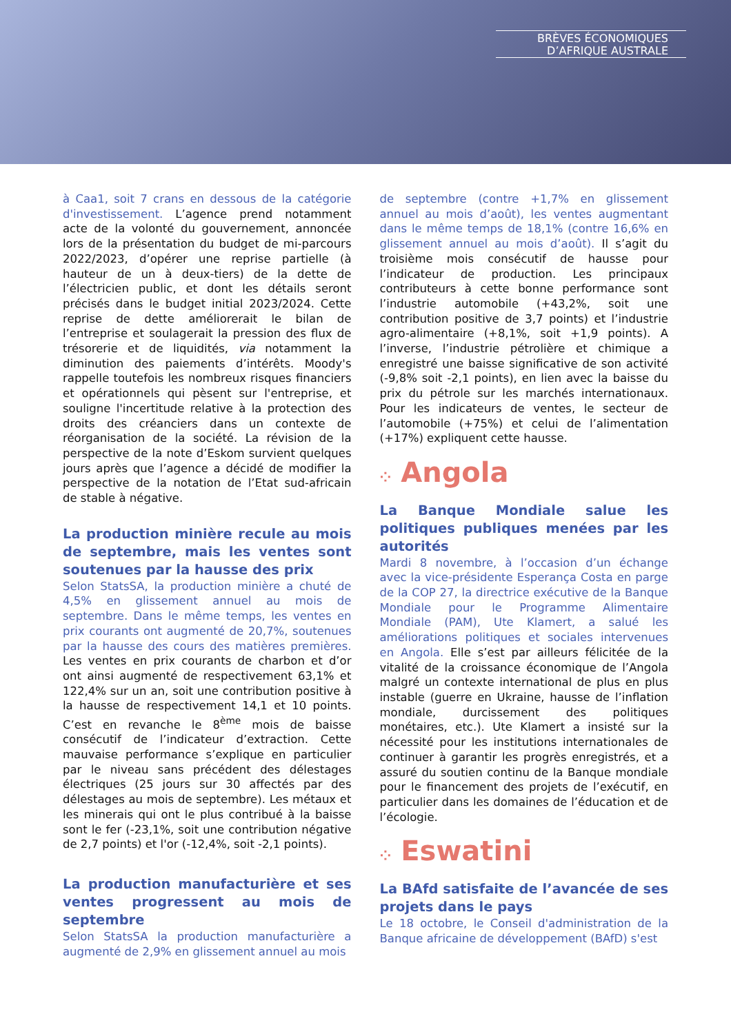BRÈVES ÉCONOMIQUES
D’AFRIQUE AUSTRALE
à Caa1, soit 7 crans en dessous de la catégorie d'investissement. L’agence prend notamment acte de la volonté du gouvernement, annoncée lors de la présentation du budget de mi-parcours 2022/2023, d’opérer une reprise partielle (à hauteur de un à deux-tiers) de la dette de l’électricien public, et dont les détails seront précisés dans le budget initial 2023/2024. Cette reprise de dette améliorerait le bilan de l’entreprise et soulagerait la pression des flux de trésorerie et de liquidités, via notamment la diminution des paiements d’intérêts. Moody's rappelle toutefois les nombreux risques financiers et opérationnels qui pèsent sur l'entreprise, et souligne l'incertitude relative à la protection des droits des créanciers dans un contexte de réorganisation de la société. La révision de la perspective de la note d’Eskom survient quelques jours après que l’agence a décidé de modifier la perspective de la notation de l’Etat sud-africain de stable à négative.
La production minière recule au mois de septembre, mais les ventes sont soutenues par la hausse des prix
Selon StatsSA, la production minière a chuté de 4,5% en glissement annuel au mois de septembre. Dans le même temps, les ventes en prix courants ont augmenté de 20,7%, soutenues par la hausse des cours des matières premières. Les ventes en prix courants de charbon et d’or ont ainsi augmenté de respectivement 63,1% et 122,4% sur un an, soit une contribution positive à la hausse de respectivement 14,1 et 10 points. C’est en revanche le 8<sup>ème</sup> mois de baisse consécutif de l’indicateur d’extraction. Cette mauvaise performance s’explique en particulier par le niveau sans précédent des délestages électriques (25 jours sur 30 affectés par des délestages au mois de septembre). Les métaux et les minerais qui ont le plus contribué à la baisse sont le fer (-23,1%, soit une contribution négative de 2,7 points) et l'or (-12,4%, soit -2,1 points).
La production manufacturière et ses ventes progressent au mois de septembre
Selon StatsSA la production manufacturière a augmenté de 2,9% en glissement annuel au mois
de septembre (contre +1,7% en glissement annuel au mois d’août), les ventes augmentant dans le même temps de 18,1% (contre 16,6% en glissement annuel au mois d’août). Il s’agit du troisième mois consécutif de hausse pour l’indicateur de production. Les principaux contributeurs à cette bonne performance sont l’industrie automobile (+43,2%, soit une contribution positive de 3,7 points) et l’industrie agro-alimentaire (+8,1%, soit +1,9 points). A l’inverse, l’industrie pétrolière et chimique a enregistré une baisse significative de son activité (-9,8% soit -2,1 points), en lien avec la baisse du prix du pétrole sur les marchés internationaux. Pour les indicateurs de ventes, le secteur de l’automobile (+75%) et celui de l’alimentation (+17%) expliquent cette hausse.
⁘ Angola
La Banque Mondiale salue les politiques publiques menées par les autorités
Mardi 8 novembre, à l’occasion d’un échange avec la vice-présidente Esperança Costa en parge de la COP 27, la directrice exécutive de la Banque Mondiale pour le Programme Alimentaire Mondiale (PAM), Ute Klamert, a salué les améliorations politiques et sociales intervenues en Angola. Elle s’est par ailleurs félicitée de la vitalité de la croissance économique de l’Angola malgré un contexte international de plus en plus instable (guerre en Ukraine, hausse de l’inflation mondiale, durcissement des politiques monétaires, etc.). Ute Klamert a insisté sur la nécessité pour les institutions internationales de continuer à garantir les progrès enregistrés, et a assuré du soutien continu de la Banque mondiale pour le financement des projets de l’exécutif, en particulier dans les domaines de l’éducation et de l’écologie.
⁘ Eswatini
La BAfd satisfaite de l’avancée de ses projets dans le pays
Le 18 octobre, le Conseil d'administration de la Banque africaine de développement (BAfD) s'est